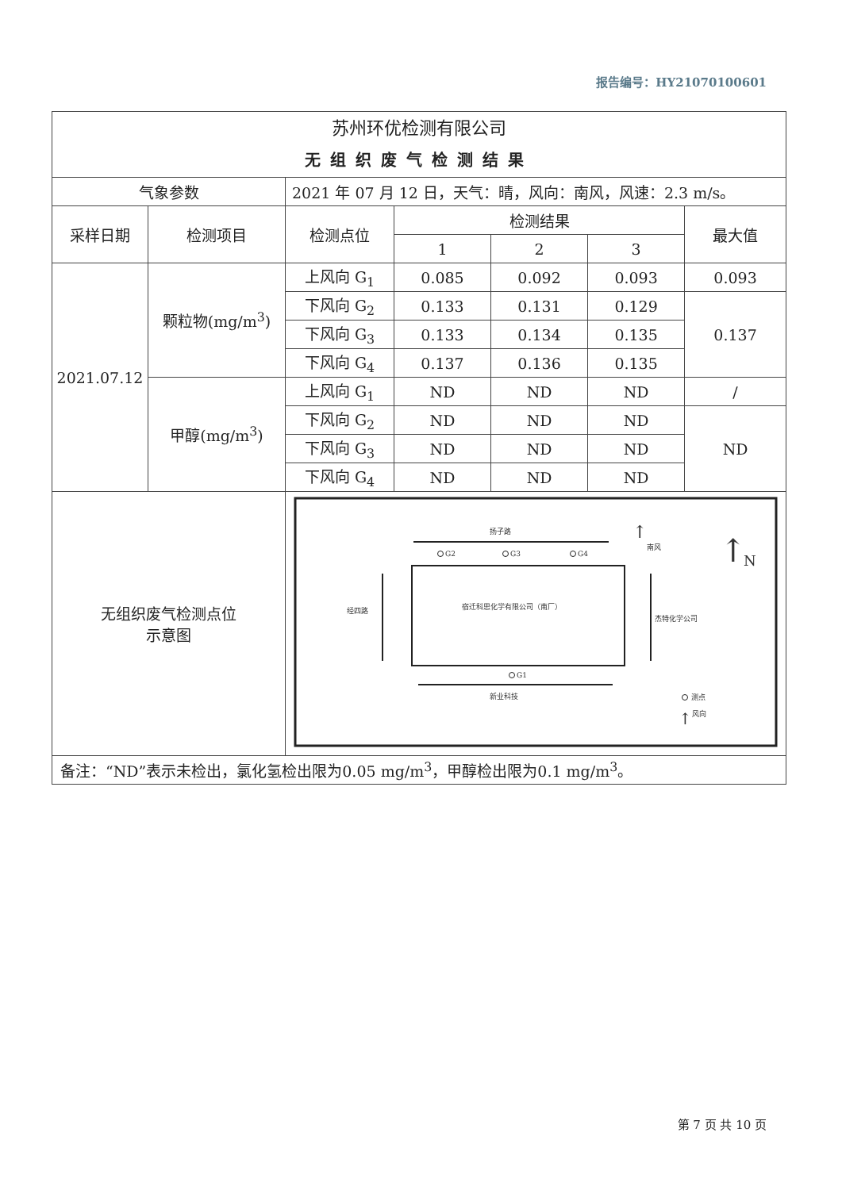报告编号：HY21070100601
| 苏州环优检测有限公司 无组织废气检测结果 | | | | | | |
| 气象参数 | | 2021 年 07 月 12 日，天气：晴，风向：南风，风速：2.3 m/s。 | | | | |
| 采样日期 | 检测项目 | 检测点位 | 检测结果 | | | 最大值 |
| | | | 1 | 2 | 3 | |
| 2021.07.12 | 颗粒物(mg/m<sup>3</sup>) | 上风向 G<sub>1</sub> | 0.085 | 0.092 | 0.093 | 0.093 |
| | | 下风向 G<sub>2</sub> | 0.133 | 0.131 | 0.129 | 0.137 |
| | | 下风向 G<sub>3</sub> | 0.133 | 0.134 | 0.135 | |
| | | 下风向 G<sub>4</sub> | 0.137 | 0.136 | 0.135 | |
| | 甲醇(mg/m<sup>3</sup>) | 上风向 G<sub>1</sub> | ND | ND | ND | / |
| | | 下风向 G<sub>2</sub> | ND | ND | ND | ND |
| | | 下风向 G<sub>3</sub> | ND | ND | ND | |
| | | 下风向 G<sub>4</sub> | ND | ND | ND | |
| 无组织废气检测点位 示意图 | | 扬子路 G2 G3 G4 南风 ↑ ↑ N 经四路 宿迁科思化学有限公司（南厂） 杰特化学公司 G1 新业科技 测点 ↑ 风向 | | | | |
| 备注：“ND”表示未检出，氯化氢检出限为0.05 mg/m<sup>3</sup>，甲醇检出限为0.1 mg/m<sup>3</sup>。 | | | | | | |
第 7 页 共 10 页